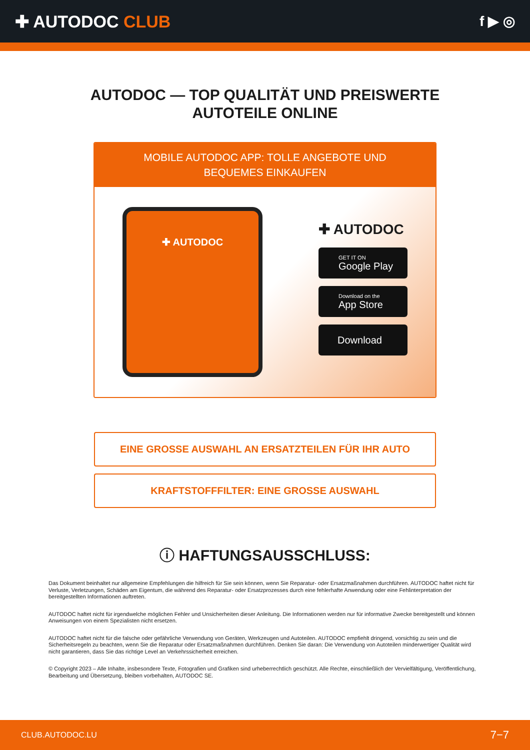✚ AUTODOC CLUB
f ▶ ◎
AUTODOC — TOP QUALITÄT UND PREISWERTE
AUTOTEILE ONLINE
MOBILE AUTODOC APP: TOLLE ANGEBOTE UND BEQUEMES EINKAUFEN
✚ AUTODOC
✚ AUTODOC
GET IT ON
Google Play
Download on the
App Store
Download
EINE GROSSE AUSWAHL AN ERSATZTEILEN FÜR IHR AUTO
KRAFTSTOFFFILTER: EINE GROSSE AUSWAHL
ⓘ HAFTUNGSAUSSCHLUSS:
Das Dokument beinhaltet nur allgemeine Empfehlungen die hilfreich für Sie sein können, wenn Sie Reparatur- oder Ersatzmaßnahmen durchführen. AUTODOC haftet nicht für Verluste, Verletzungen, Schäden am Eigentum, die während des Reparatur- oder Ersatzprozesses durch eine fehlerhafte Anwendung oder eine Fehlinterpretation der bereitgestellten Informationen auftreten.
AUTODOC haftet nicht für irgendwelche möglichen Fehler und Unsicherheiten dieser Anleitung. Die Informationen werden nur für informative Zwecke bereitgestellt und können Anweisungen von einem Spezialisten nicht ersetzen.
AUTODOC haftet nicht für die falsche oder gefährliche Verwendung von Geräten, Werkzeugen und Autoteilen. AUTODOC empfiehlt dringend, vorsichtig zu sein und die Sicherheitsregeln zu beachten, wenn Sie die Reparatur oder Ersatzmaßnahmen durchführen. Denken Sie daran: Die Verwendung von Autoteilen minderwertiger Qualität wird nicht garantieren, dass Sie das richtige Level an Verkehrssicherheit erreichen.
© Copyright 2023 – Alle Inhalte, insbesondere Texte, Fotografien und Grafiken sind urheberrechtlich geschützt. Alle Rechte, einschließlich der Vervielfältigung, Veröffentlichung, Bearbeitung und Übersetzung, bleiben vorbehalten, AUTODOC SE.
CLUB.AUTODOC.LU 7−7